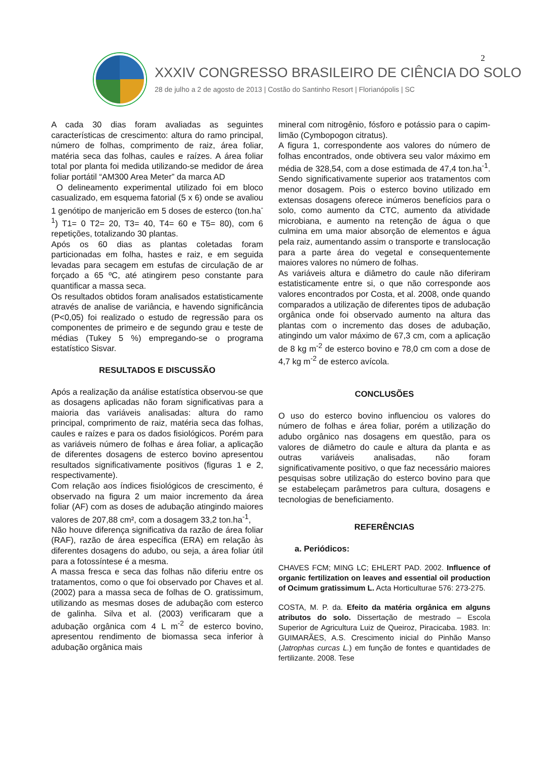XXXIV CONGRESSO BRASILEIRO DE CIÊNCIA DO SOLO
28 de julho a 2 de agosto de 2013 | Costão do Santinho Resort | Florianópolis | SC
2
A cada 30 dias foram avaliadas as seguintes características de crescimento: altura do ramo principal, número de folhas, comprimento de raiz, área foliar, matéria seca das folhas, caules e raízes. A área foliar total por planta foi medida utilizando-se medidor de área foliar portátil “AM300 Area Meter” da marca AD
O delineamento experimental utilizado foi em bloco casualizado, em esquema fatorial (5 x 6) onde se avaliou 1 genótipo de manjericão em 5 doses de esterco (ton.ha<sup>-1</sup>) T1= 0 T2= 20, T3= 40, T4= 60 e T5= 80), com 6 repetições, totalizando 30 plantas.
Após os 60 dias as plantas coletadas foram particionadas em folha, hastes e raiz, e em seguida levadas para secagem em estufas de circulação de ar forçado a 65 ºC, até atingirem peso constante para quantificar a massa seca.
Os resultados obtidos foram analisados estatisticamente através de analise de variância, e havendo significância (P<0,05) foi realizado o estudo de regressão para os componentes de primeiro e de segundo grau e teste de médias (Tukey 5 %) empregando-se o programa estatístico Sisvar.
RESULTADOS E DISCUSSÃO
Após a realização da análise estatística observou-se que as dosagens aplicadas não foram significativas para a maioria das variáveis analisadas: altura do ramo principal, comprimento de raiz, matéria seca das folhas, caules e raízes e para os dados fisiológicos. Porém para as variáveis número de folhas e área foliar, a aplicação de diferentes dosagens de esterco bovino apresentou resultados significativamente positivos (figuras 1 e 2, respectivamente).
Com relação aos índices fisiológicos de crescimento, é observado na figura 2 um maior incremento da área foliar (AF) com as doses de adubação atingindo maiores valores de 207,88 cm², com a dosagem 33,2 ton.ha<sup>-1</sup>,
Não houve diferença significativa da razão de área foliar (RAF), razão de área específica (ERA) em relação às diferentes dosagens do adubo, ou seja, a área foliar útil para a fotossíntese é a mesma.
A massa fresca e seca das folhas não diferiu entre os tratamentos, como o que foi observado por Chaves et al. (2002) para a massa seca de folhas de O. gratissimum, utilizando as mesmas doses de adubação com esterco de galinha. Silva et al. (2003) verificaram que a adubação orgânica com 4 L m<sup>-2</sup> de esterco bovino, apresentou rendimento de biomassa seca inferior à adubação orgânica mais
mineral com nitrogênio, fósforo e potássio para o capim-limão (Cymbopogon citratus).
A figura 1, correspondente aos valores do número de folhas encontrados, onde obtivera seu valor máximo em média de 328,54, com a dose estimada de 47,4 ton.ha<sup>-1</sup>. Sendo significativamente superior aos tratamentos com menor dosagem. Pois o esterco bovino utilizado em extensas dosagens oferece inúmeros benefícios para o solo, como aumento da CTC, aumento da atividade microbiana, e aumento na retenção de água o que culmina em uma maior absorção de elementos e água pela raiz, aumentando assim o transporte e translocação para a parte área do vegetal e consequentemente maiores valores no número de folhas.
As variáveis altura e diâmetro do caule não diferiram estatisticamente entre si, o que não corresponde aos valores encontrados por Costa, et al. 2008, onde quando comparados a utilização de diferentes tipos de adubação orgânica onde foi observado aumento na altura das plantas com o incremento das doses de adubação, atingindo um valor máximo de 67,3 cm, com a aplicação de 8 kg m<sup>-2</sup> de esterco bovino e 78,0 cm com a dose de 4,7 kg m<sup>-2</sup> de esterco avícola.
CONCLUSÕES
O uso do esterco bovino influenciou os valores do número de folhas e área foliar, porém a utilização do adubo orgânico nas dosagens em questão, para os valores de diâmetro do caule e altura da planta e as outras variáveis analisadas, não foram significativamente positivo, o que faz necessário maiores pesquisas sobre utilização do esterco bovino para que se estabeleçam parâmetros para cultura, dosagens e tecnologias de beneficiamento.
REFERÊNCIAS
a. Periódicos:
CHAVES FCM; MING LC; EHLERT PAD. 2002. Influence of organic fertilization on leaves and essential oil production of Ocimum gratissimum L. Acta Horticulturae 576: 273-275.
COSTA, M. P. da. Efeito da matéria orgânica em alguns atributos do solo. Dissertação de mestrado – Escola Superior de Agricultura Luiz de Queiroz, Piracicaba. 1983. In: GUIMARÃES, A.S. Crescimento inicial do Pinhão Manso (Jatrophas curcas L.) em função de fontes e quantidades de fertilizante. 2008. Tese